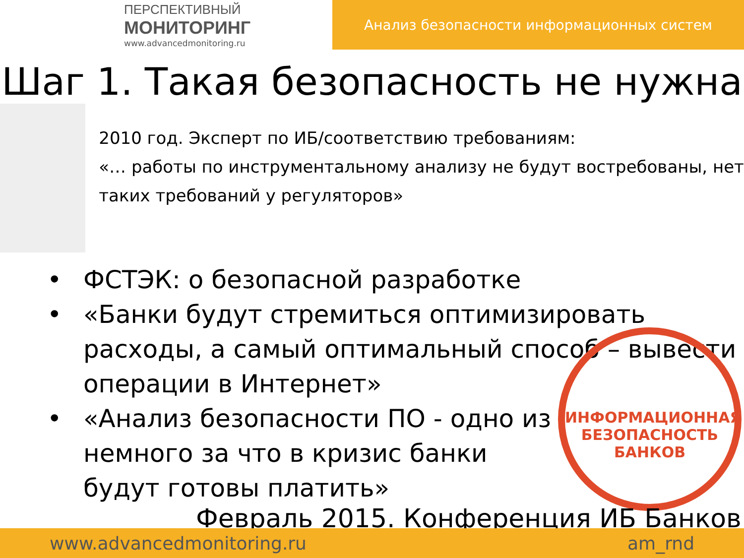ПЕРСПЕКТИВНЫЙ
МОНИТОРИНГ
www.advancedmonitoring.ru
Анализ безопасности информационных систем
Шаг 1. Такая безопасность не нужна
2010 год. Эксперт по ИБ/соответствию требованиям:
«… работы по инструментальному анализу не будут востребованы, нет таких требований у регуляторов»
• ФСТЭК: о безопасной разработке
• «Банки будут стремиться оптимизировать расходы, а самый оптимальный способ – вывести операции в Интернет»
• «Анализ безопасности ПО - одно из
немного за что в кризис банки
будут готовы платить»
ИНФОРМАЦИОННАЯ БЕЗОПАСНОСТЬ БАНКОВ
Февраль 2015. Конференция ИБ Банков
www.advancedmonitoring.ru am_rnd